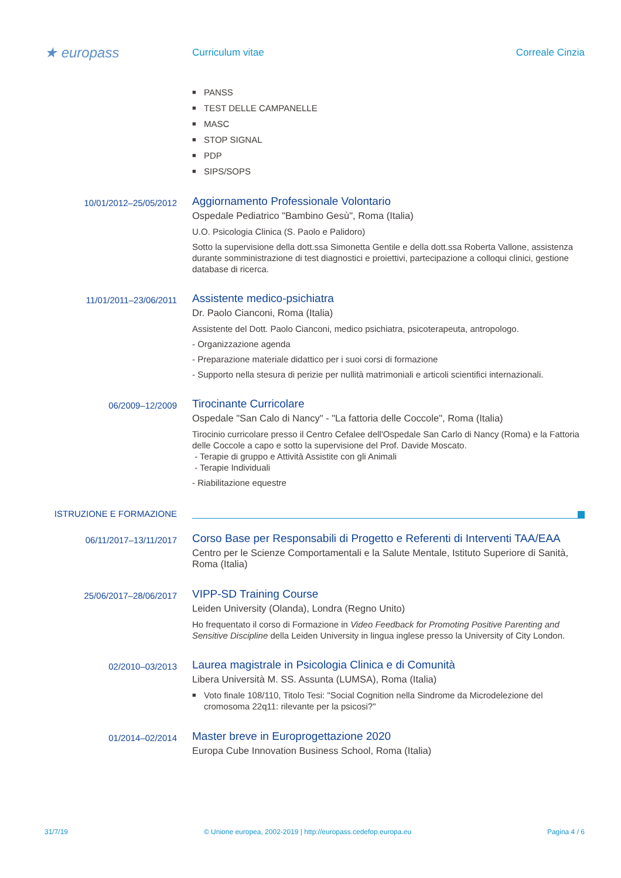★ europass
Curriculum vitae Correale Cinzia
■ PANSS
■ TEST DELLE CAMPANELLE
■ MASC
■ STOP SIGNAL
■ PDP
■ SIPS/SOPS
10/01/2012–25/05/2012
Aggiornamento Professionale Volontario
Ospedale Pediatrico "Bambino Gesù", Roma (Italia)
U.O. Psicologia Clinica (S. Paolo e Palidoro)
Sotto la supervisione della dott.ssa Simonetta Gentile e della dott.ssa Roberta Vallone, assistenza durante somministrazione di test diagnostici e proiettivi, partecipazione a colloqui clinici, gestione database di ricerca.
11/01/2011–23/06/2011
Assistente medico-psichiatra
Dr. Paolo Cianconi, Roma (Italia)
Assistente del Dott. Paolo Cianconi, medico psichiatra, psicoterapeuta, antropologo.
- Organizzazione agenda
- Preparazione materiale didattico per i suoi corsi di formazione
- Supporto nella stesura di perizie per nullità matrimoniali e articoli scientifici internazionali.
06/2009–12/2009
Tirocinante Curricolare
Ospedale "San Calo di Nancy" - "La fattoria delle Coccole", Roma (Italia)
Tirocinio curricolare presso il Centro Cefalee dell'Ospedale San Carlo di Nancy (Roma) e la Fattoria delle Coccole a capo e sotto la supervisione del Prof. Davide Moscato.
- Terapie di gruppo e Attività Assistite con gli Animali
- Terapie Individuali
- Riabilitazione equestre
ISTRUZIONE E FORMAZIONE
06/11/2017–13/11/2017
Corso Base per Responsabili di Progetto e Referenti di Interventi TAA/EAA
Centro per le Scienze Comportamentali e la Salute Mentale, Istituto Superiore di Sanità, Roma (Italia)
25/06/2017–28/06/2017
VIPP-SD Training Course
Leiden University (Olanda), Londra (Regno Unito)
Ho frequentato il corso di Formazione in Video Feedback for Promoting Positive Parenting and Sensitive Discipline della Leiden University in lingua inglese presso la University of City London.
02/2010–03/2013
Laurea magistrale in Psicologia Clinica e di Comunità
Libera Università M. SS. Assunta (LUMSA), Roma (Italia)
■ Voto finale 108/110, Titolo Tesi: "Social Cognition nella Sindrome da Microdelezione del cromosoma 22q11: rilevante per la psicosi?"
01/2014–02/2014
Master breve in Europrogettazione 2020
Europa Cube Innovation Business School, Roma (Italia)
31/7/19 © Unione europea, 2002-2019 | http://europass.cedefop.europa.eu Pagina 4 / 6